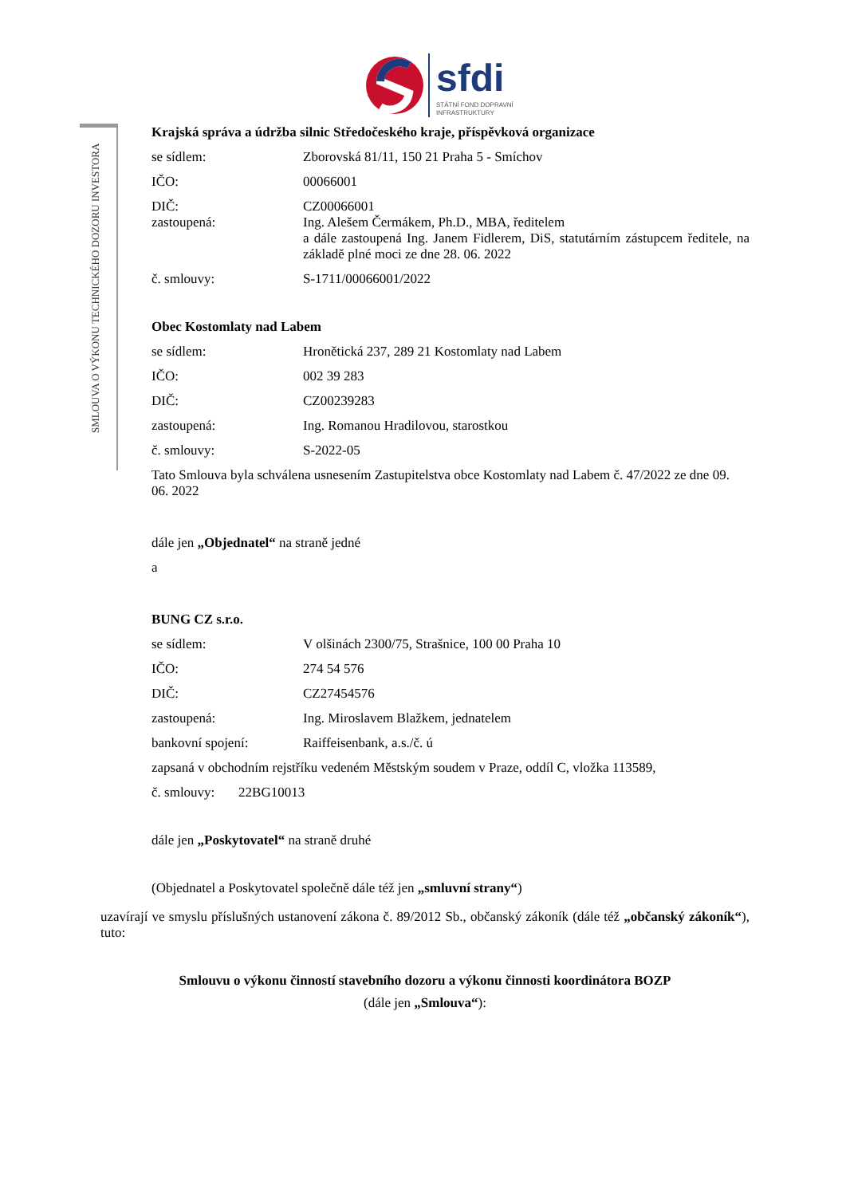sfdi
STÁTNÍ FOND DOPRAVNÍ
INFRASTRUKTURY
SMLOUVA O VÝKONU TECHNICKÉHO DOZORU INVESTORA
Krajská správa a údržba silnic Středočeského kraje, příspěvková organizace
se sídlem: Zborovská 81/11, 150 21 Praha 5 - Smíchov
IČO: 00066001
DIČ: CZ00066001
zastoupená: Ing. Alešem Čermákem, Ph.D., MBA, ředitelem
a dále zastoupená Ing. Janem Fidlerem, DiS, statutárním zástupcem ředitele, na základě plné moci ze dne 28. 06. 2022
č. smlouvy: S-1711/00066001/2022
Obec Kostomlaty nad Labem
se sídlem: Hronětická 237, 289 21 Kostomlaty nad Labem
IČO: 002 39 283
DIČ: CZ00239283
zastoupená: Ing. Romanou Hradilovou, starostkou
č. smlouvy: S-2022-05
Tato Smlouva byla schválena usnesením Zastupitelstva obce Kostomlaty nad Labem č. 47/2022 ze dne 09. 06. 2022
dále jen „Objednatel“ na straně jedné
a
BUNG CZ s.r.o.
se sídlem: V olšinách 2300/75, Strašnice, 100 00 Praha 10
IČO: 274 54 576
DIČ: CZ27454576
zastoupená: Ing. Miroslavem Blažkem, jednatelem
bankovní spojení: Raiffeisenbank, a.s./č. ú
zapsaná v obchodním rejstříku vedeném Městským soudem v Praze, oddíl C, vložka 113589,
č. smlouvy: 22BG10013
dále jen „Poskytovatel“ na straně druhé
(Objednatel a Poskytovatel společně dále též jen „smluvní strany“)
uzavírají ve smyslu příslušných ustanovení zákona č. 89/2012 Sb., občanský zákoník (dále též „občanský zákoník“), tuto:
Smlouvu o výkonu činností stavebního dozoru a výkonu činnosti koordinátora BOZP
(dále jen „Smlouva“):